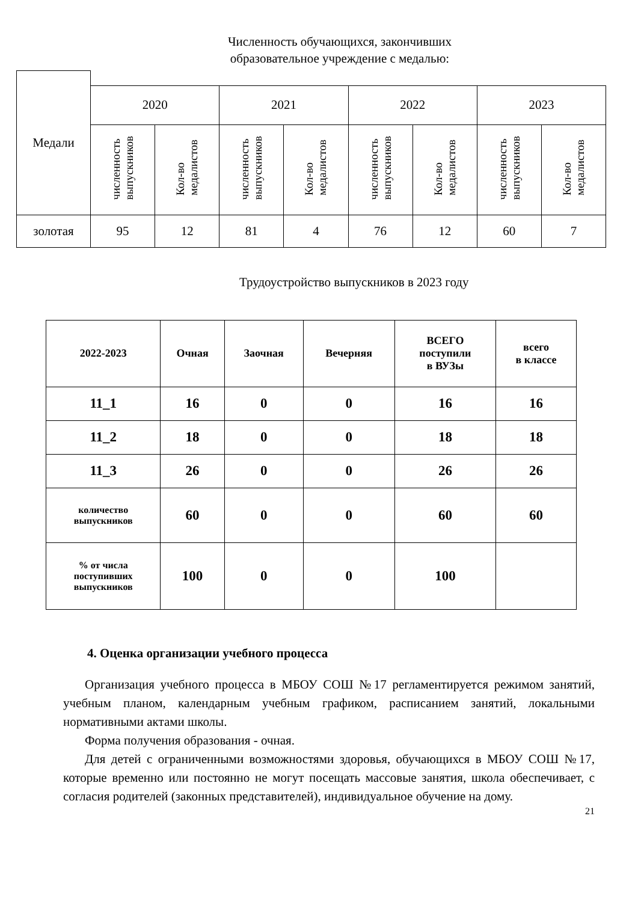Численность обучающихся, закончивших образовательное учреждение с медалью:
| Медали | | | | | | | | |
| --- | --- | --- | --- | --- | --- | --- | --- | --- |
| | 2020 | | 2021 | | 2022 | | 2023 | |
| | численность выпускников | Кол-во медалистов | численность выпускников | Кол-во медалистов | численность выпускников | Кол-во медалистов | численность выпускников | Кол-во медалистов |
| золотая | 95 | 12 | 81 | 4 | 76 | 12 | 60 | 7 |
Трудоустройство выпускников в 2023 году
| 2022-2023 | Очная | Заочная | Вечерняя | ВСЕГО поступили в ВУЗы | всего в классе |
| --- | --- | --- | --- | --- | --- |
| 11_1 | 16 | 0 | 0 | 16 | 16 |
| 11_2 | 18 | 0 | 0 | 18 | 18 |
| 11_3 | 26 | 0 | 0 | 26 | 26 |
| количество выпускников | 60 | 0 | 0 | 60 | 60 |
| % от числа поступивших выпускников | 100 | 0 | 0 | 100 | |
4. Оценка организации учебного процесса
Организация учебного процесса в МБОУ СОШ №17 регламентируется режимом занятий, учебным планом, календарным учебным графиком, расписанием занятий, локальными нормативными актами школы.
Форма получения образования - очная.
Для детей с ограниченными возможностями здоровья, обучающихся в МБОУ СОШ №17, которые временно или постоянно не могут посещать массовые занятия, школа обеспечивает, с согласия родителей (законных представителей), индивидуальное обучение на дому.
21